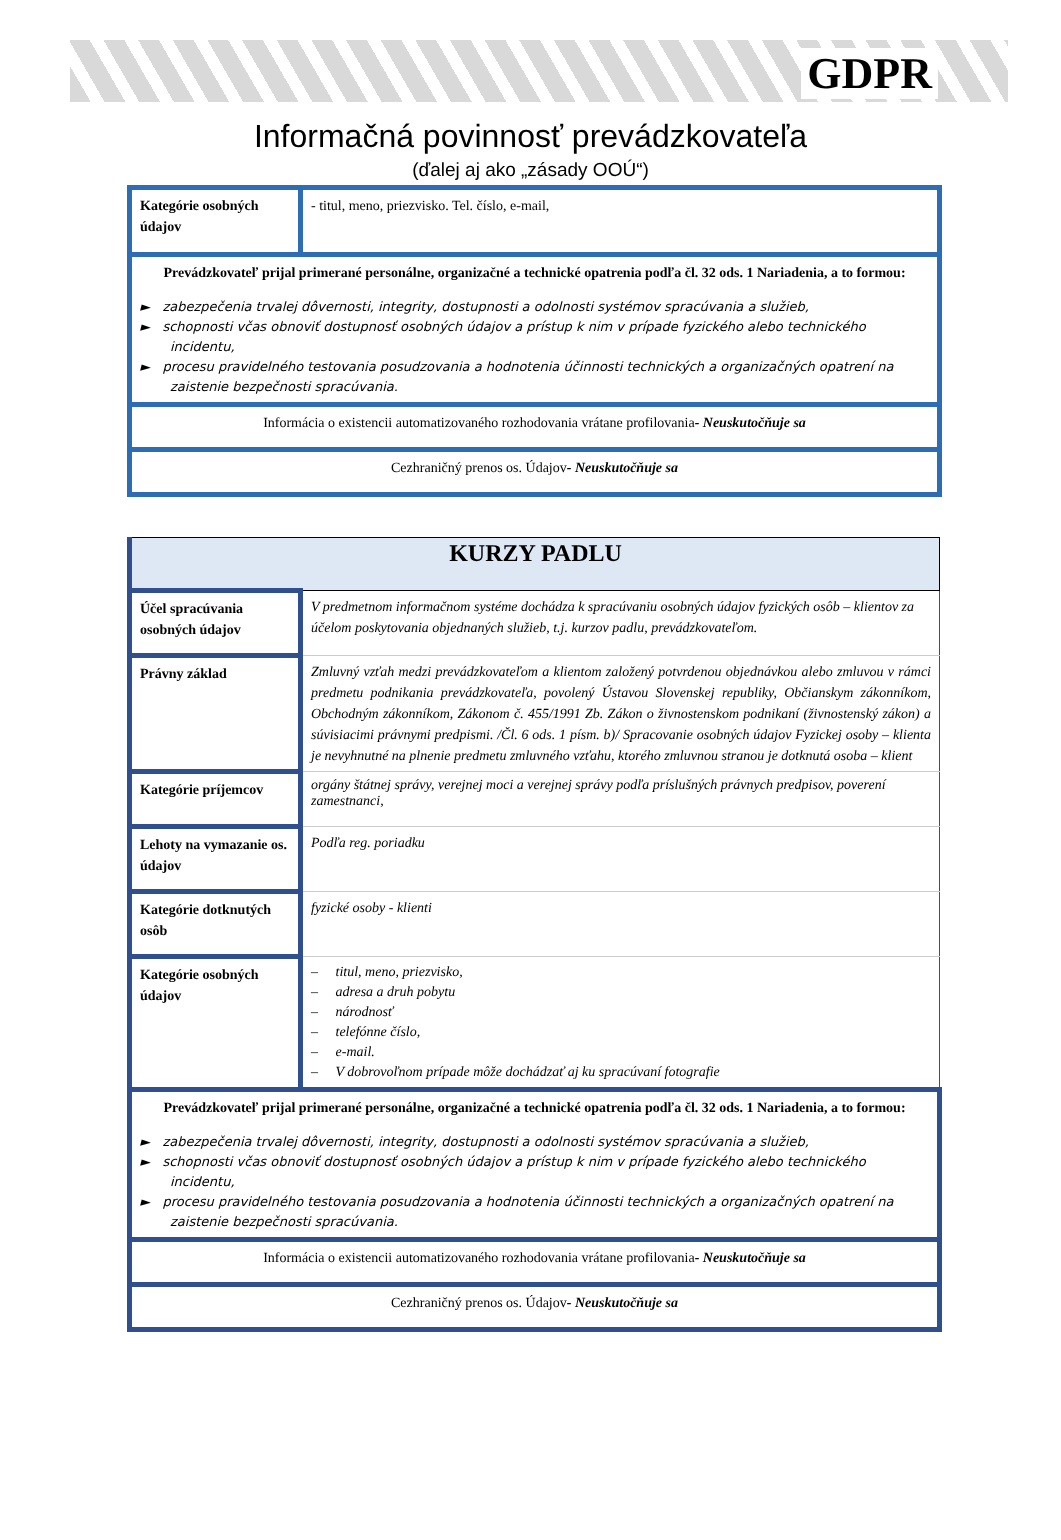GDPR
Informačná povinnosť prevádzkovateľa
(ďalej aj ako „zásady OOÚ“)
| Kategórie osobných údajov | - titul, meno, priezvisko. Tel. číslo, e-mail, |
| Prevádzkovateľ prijal primerané personálne, organizačné a technické opatrenia podľa čl. 32 ods. 1 Nariadenia, a to formou: ► zabezpečenia trvalej dôvernosti, integrity, dostupnosti a odolnosti systémov spracúvania a služieb, ► schopnosti včas obnoviť dostupnosť osobných údajov a prístup k nim v prípade fyzického alebo technického incidentu, ► procesu pravidelného testovania posudzovania a hodnotenia účinnosti technických a organizačných opatrení na zaistenie bezpečnosti spracúvania. | |
| Informácia o existencii automatizovaného rozhodovania vrátane profilovania - Neuskutočňuje sa | |
| Cezhraničný prenos os. Údajov - Neuskutočňuje sa | |
| KURZY PADLU | |
| Účel spracúvania osobných údajov | V predmetnom informačnom systéme dochádza k spracúvaniu osobných údajov fyzických osôb – klientov za účelom poskytovania objednaných služieb, t.j. kurzov padlu, prevádzkovateľom. |
| Právny základ | Zmluvný vzťah medzi prevádzkovateľom a klientom založený potvrdenou objednávkou alebo zmluvou v rámci predmetu podnikania prevádzkovateľa, povolený Ústavou Slovenskej republiky, Občianskym zákonníkom, Obchodným zákonníkom, Zákonom č. 455/1991 Zb. Zákon o živnostenskom podnikaní (živnostenský zákon) a súvisiacimi právnymi predpismi. /Čl. 6 ods. 1 písm. b)/ Spracovanie osobných údajov Fyzickej osoby – klienta je nevyhnutné na plnenie predmetu zmluvného vzťahu, ktorého zmluvnou stranou je dotknutá osoba – klient |
| Kategórie príjemcov | orgány štátnej správy, verejnej moci a verejnej správy podľa príslušných právnych predpisov, poverení zamestnanci, |
| Lehoty na vymazanie os. údajov | Podľa reg. poriadku |
| Kategórie dotknutých osôb | fyzické osoby - klienti |
| Kategórie osobných údajov | – titul, meno, priezvisko, – adresa a druh pobytu – národnosť – telefónne číslo, – e-mail. – V dobrovoľnom prípade môže dochádzať aj ku spracúvaní fotografie |
| Prevádzkovateľ prijal primerané personálne, organizačné a technické opatrenia podľa čl. 32 ods. 1 Nariadenia, a to formou: ► zabezpečenia trvalej dôvernosti, integrity, dostupnosti a odolnosti systémov spracúvania a služieb, ► schopnosti včas obnoviť dostupnosť osobných údajov a prístup k nim v prípade fyzického alebo technického incidentu, ► procesu pravidelného testovania posudzovania a hodnotenia účinnosti technických a organizačných opatrení na zaistenie bezpečnosti spracúvania. | |
| Informácia o existencii automatizovaného rozhodovania vrátane profilovania - Neuskutočňuje sa | |
| Cezhraničný prenos os. Údajov - Neuskutočňuje sa | |